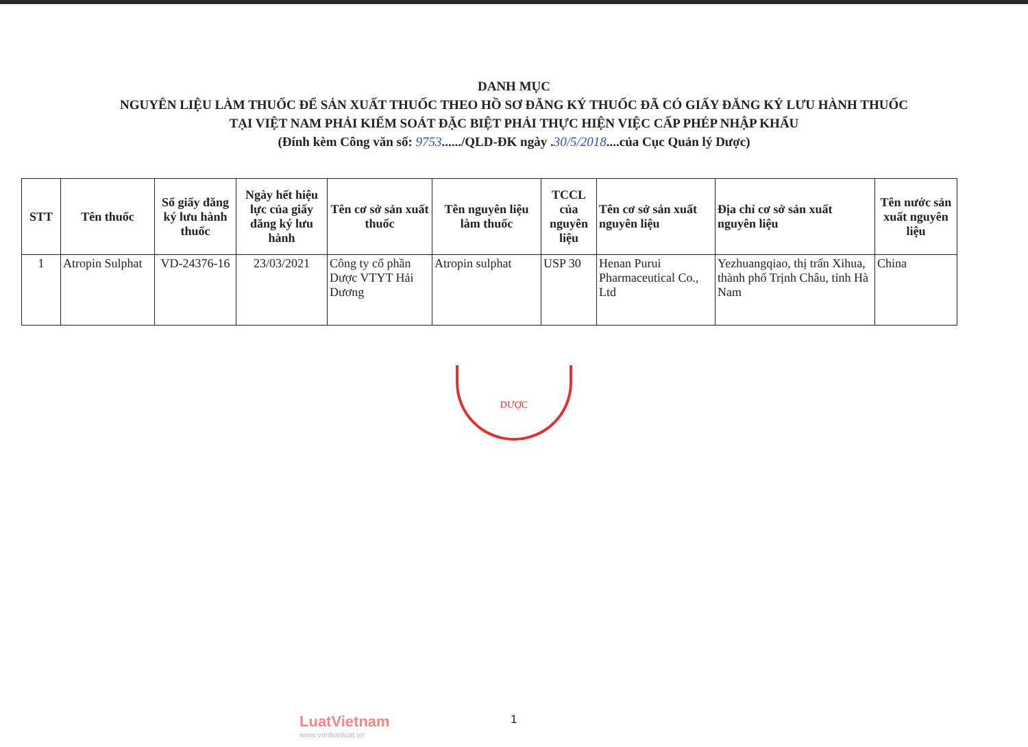DANH MỤC
NGUYÊN LIỆU LÀM THUỐC ĐỂ SẢN XUẤT THUỐC THEO HỒ SƠ ĐĂNG KÝ THUỐC ĐÃ CÓ GIẤY ĐĂNG KÝ LƯU HÀNH THUỐC
TẠI VIỆT NAM PHẢI KIỂM SOÁT ĐẶC BIỆT PHẢI THỰC HIỆN VIỆC CẤP PHÉP NHẬP KHẨU
(Đính kèm Công văn số: 9753....../QLD-ĐK ngày .30/5/2018....của Cục Quản lý Dược)
| STT | Tên thuốc | Số giấy đăng ký lưu hành thuốc | Ngày hết hiệu lực của giấy đăng ký lưu hành | Tên cơ sở sản xuất thuốc | Tên nguyên liệu làm thuốc | TCCL của nguyên liệu | Tên cơ sở sản xuất nguyên liệu | Địa chỉ cơ sở sản xuất nguyên liệu | Tên nước sản xuất nguyên liệu |
| --- | --- | --- | --- | --- | --- | --- | --- | --- | --- |
| 1 | Atropin Sulphat | VD-24376-16 | 23/03/2021 | Công ty cổ phần Dược VTYT Hải Dương | Atropin sulphat | USP 30 | Henan Purui Pharmaceutical Co., Ltd | Yezhuangqiao, thị trấn Xihua, thành phố Trịnh Châu, tỉnh Hà Nam | China |
DƯỢC
LuatVietnam
www.vanbanluat.vn
1